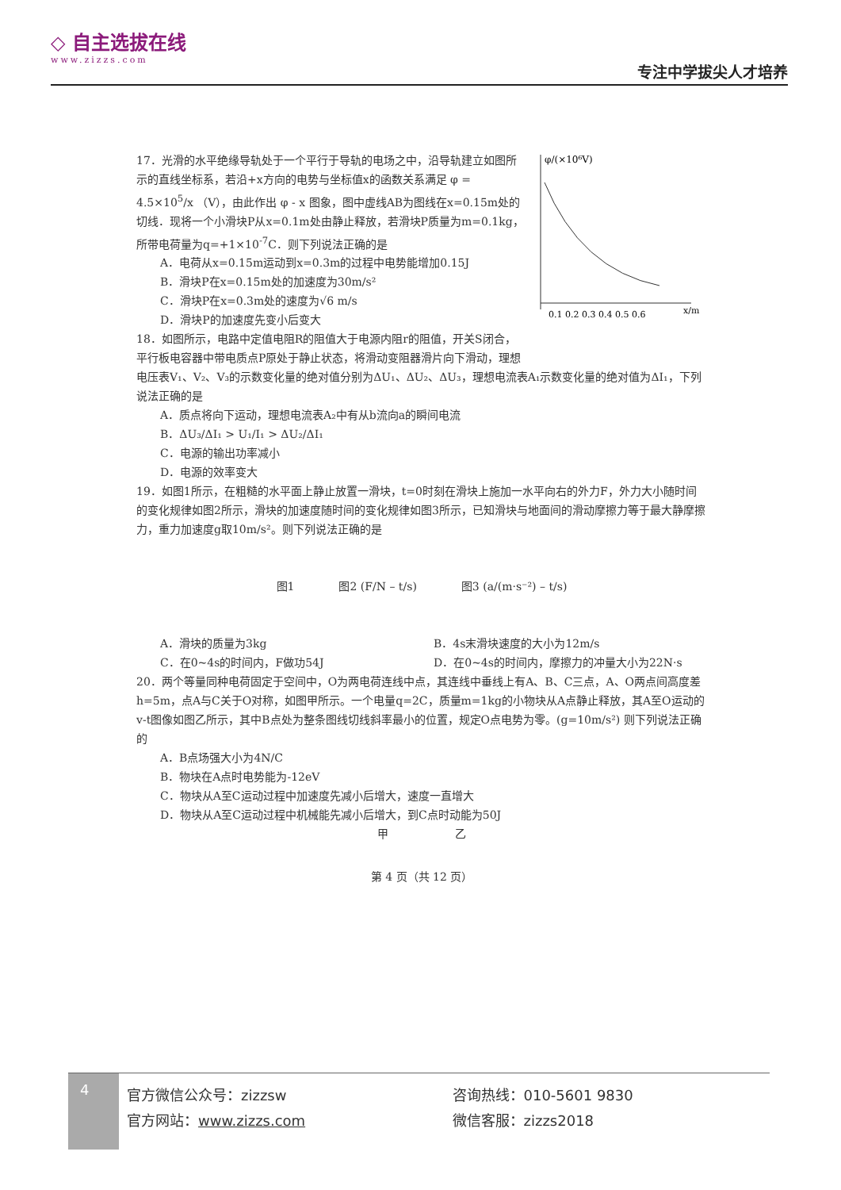◇ 自主选拔在线
www.zizzs.com
专注中学拔尖人才培养
φ/(×10⁶V)
0.1 0.2 0.3 0.4 0.5 0.6
x/m
17．光滑的水平绝缘导轨处于一个平行于导轨的电场之中，沿导轨建立如图所示的直线坐标系，若沿+x方向的电势与坐标值x的函数关系满足 φ = 4.5×10<sup>5</sup>/x （V），由此作出 φ - x 图象，图中虚线AB为图线在x=0.15m处的切线．现将一个小滑块P从x=0.1m处由静止释放，若滑块P质量为m=0.1kg，所带电荷量为q=+1×10<sup>-7</sup>C．则下列说法正确的是
A．电荷从x=0.15m运动到x=0.3m的过程中电势能增加0.15J
B．滑块P在x=0.15m处的加速度为30m/s²
C．滑块P在x=0.3m处的速度为√6 m/s
D．滑块P的加速度先变小后变大
18．如图所示，电路中定值电阻R的阻值大于电源内阻r的阻值，开关S闭合，平行板电容器中带电质点P原处于静止状态，将滑动变阻器滑片向下滑动，理想电压表V₁、V₂、V₃的示数变化量的绝对值分别为ΔU₁、ΔU₂、ΔU₃，理想电流表A₁示数变化量的绝对值为ΔI₁，下列说法正确的是
A．质点将向下运动，理想电流表A₂中有从b流向a的瞬间电流
B．ΔU₃/ΔI₁ > U₁/I₁ > ΔU₂/ΔI₁
C．电源的输出功率减小
D．电源的效率变大
19．如图1所示，在粗糙的水平面上静止放置一滑块，t=0时刻在滑块上施加一水平向右的外力F，外力大小随时间的变化规律如图2所示，滑块的加速度随时间的变化规律如图3所示，已知滑块与地面间的滑动摩擦力等于最大静摩擦力，重力加速度g取10m/s²。则下列说法正确的是
图1　　　　图2 (F/N – t/s)　　　　图3 (a/(m·s⁻²) – t/s)
A．滑块的质量为3kg B．4s末滑块速度的大小为12m/s
C．在0~4s的时间内，F做功54J D．在0~4s的时间内，摩擦力的冲量大小为22N·s
20．两个等量同种电荷固定于空间中，O为两电荷连线中点，其连线中垂线上有A、B、C三点，A、O两点间高度差h=5m，点A与C关于O对称，如图甲所示。一个电量q=2C，质量m=1kg的小物块从A点静止释放，其A至O运动的v-t图像如图乙所示，其中B点处为整条图线切线斜率最小的位置，规定O点电势为零。(g=10m/s²) 则下列说法正确的
A．B点场强大小为4N/C
B．物块在A点时电势能为-12eV
C．物块从A至C运动过程中加速度先减小后增大，速度一直增大
D．物块从A至C运动过程中机械能先减小后增大，到C点时动能为50J
甲　　　　　　乙
第 4 页（共 12 页）
4
官方微信公众号：zizzsw
官方网站：www.zizzs.com
咨询热线：010-5601 9830
微信客服：zizzs2018